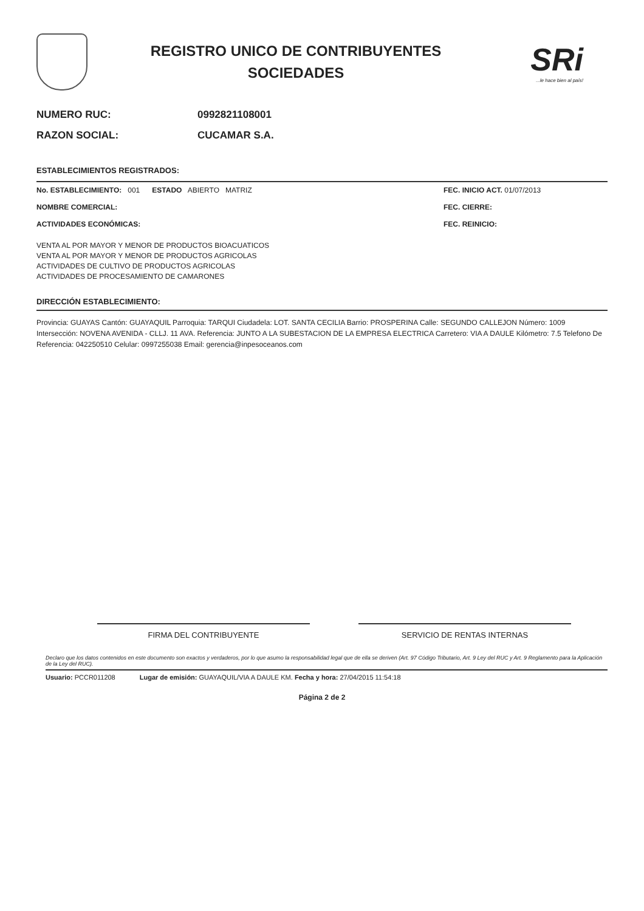REGISTRO UNICO DE CONTRIBUYENTES
SOCIEDADES
SRi...le hace bien al país!
NUMERO RUC: 0992821108001
RAZON SOCIAL: CUCAMAR S.A.
ESTABLECIMIENTOS REGISTRADOS:
No. ESTABLECIMIENTO: 001 ESTADO ABIERTO MATRIZ
NOMBRE COMERCIAL:
ACTIVIDADES ECONÓMICAS:
FEC. INICIO ACT. 01/07/2013
FEC. CIERRE:
FEC. REINICIO:
VENTA AL POR MAYOR Y MENOR DE PRODUCTOS BIOACUATICOS
VENTA AL POR MAYOR Y MENOR DE PRODUCTOS AGRICOLAS
ACTIVIDADES DE CULTIVO DE PRODUCTOS AGRICOLAS
ACTIVIDADES DE PROCESAMIENTO DE CAMARONES
DIRECCIÓN ESTABLECIMIENTO:
Provincia: GUAYAS Cantón: GUAYAQUIL Parroquia: TARQUI Ciudadela: LOT. SANTA CECILIA Barrio: PROSPERINA Calle: SEGUNDO CALLEJON Número: 1009 Intersección: NOVENA AVENIDA - CLLJ. 11 AVA. Referencia: JUNTO A LA SUBESTACION DE LA EMPRESA ELECTRICA Carretero: VIA A DAULE Kilómetro: 7.5 Telefono De Referencia: 042250510 Celular: 0997255038 Email: gerencia@inpesoceanos.com
FIRMA DEL CONTRIBUYENTE SERVICIO DE RENTAS INTERNAS
Declaro que los datos contenidos en este documento son exactos y verdaderos, por lo que asumo la responsabilidad legal que de ella se deriven (Art. 97 Código Tributario, Art. 9 Ley del RUC y Art. 9 Reglamento para la Aplicación de la Ley del RUC).
Usuario: PCCR011208 Lugar de emisión: GUAYAQUIL/VIA A DAULE KM. Fecha y hora: 27/04/2015 11:54:18
Página 2 de 2